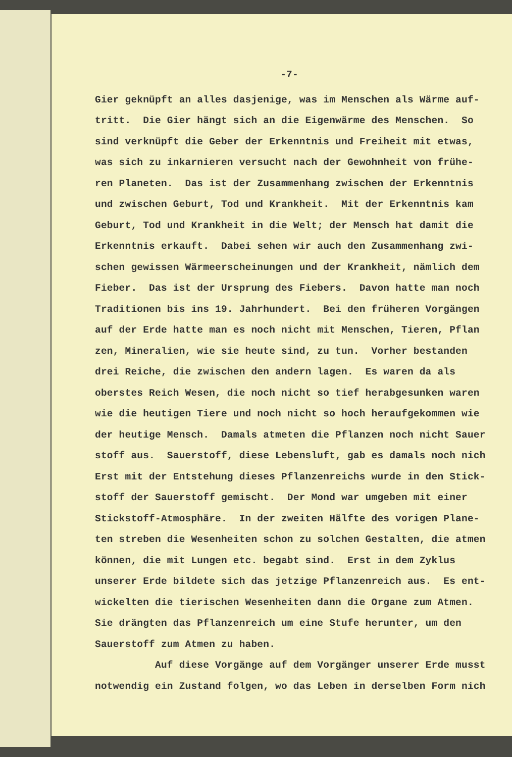-7-
Gier geknüpft an alles dasjenige, was im Menschen als Wärme auf- tritt. Die Gier hängt sich an die Eigenwärme des Menschen. So sind verknüpft die Geber der Erkenntnis und Freiheit mit etwas, was sich zu inkarnieren versucht nach der Gewohnheit von frühe- ren Planeten. Das ist der Zusammenhang zwischen der Erkenntnis und zwischen Geburt, Tod und Krankheit. Mit der Erkenntnis kam Geburt, Tod und Krankheit in die Welt; der Mensch hat damit die Erkenntnis erkauft. Dabei sehen wir auch den Zusammenhang zwi- schen gewissen Wärmeerscheinungen und der Krankheit, nämlich dem Fieber. Das ist der Ursprung des Fiebers. Davon hatte man noch Traditionen bis ins 19. Jahrhundert. Bei den früheren Vorgängen auf der Erde hatte man es noch nicht mit Menschen, Tieren, Pflan zen, Mineralien, wie sie heute sind, zu tun. Vorher bestanden drei Reiche, die zwischen den andern lagen. Es waren da als oberstes Reich Wesen, die noch nicht so tief herabgesunken waren wie die heutigen Tiere und noch nicht so hoch heraufgekommen wie der heutige Mensch. Damals atmeten die Pflanzen noch nicht Sauer stoff aus. Sauerstoff, diese Lebensluft, gab es damals noch nich Erst mit der Entstehung dieses Pflanzenreichs wurde in den Stick- stoff der Sauerstoff gemischt. Der Mond war umgeben mit einer Stickstoff-Atmosphäre. In der zweiten Hälfte des vorigen Plane- ten streben die Wesenheiten schon zu solchen Gestalten, die atmen können, die mit Lungen etc. begabt sind. Erst in dem Zyklus unserer Erde bildete sich das jetzige Pflanzenreich aus. Es ent- wickelten die tierischen Wesenheiten dann die Organe zum Atmen. Sie drängten das Pflanzenreich um eine Stufe herunter, um den Sauerstoff zum Atmen zu haben. Auf diese Vorgänge auf dem Vorgänger unserer Erde musst notwendig ein Zustand folgen, wo das Leben in derselben Form nich